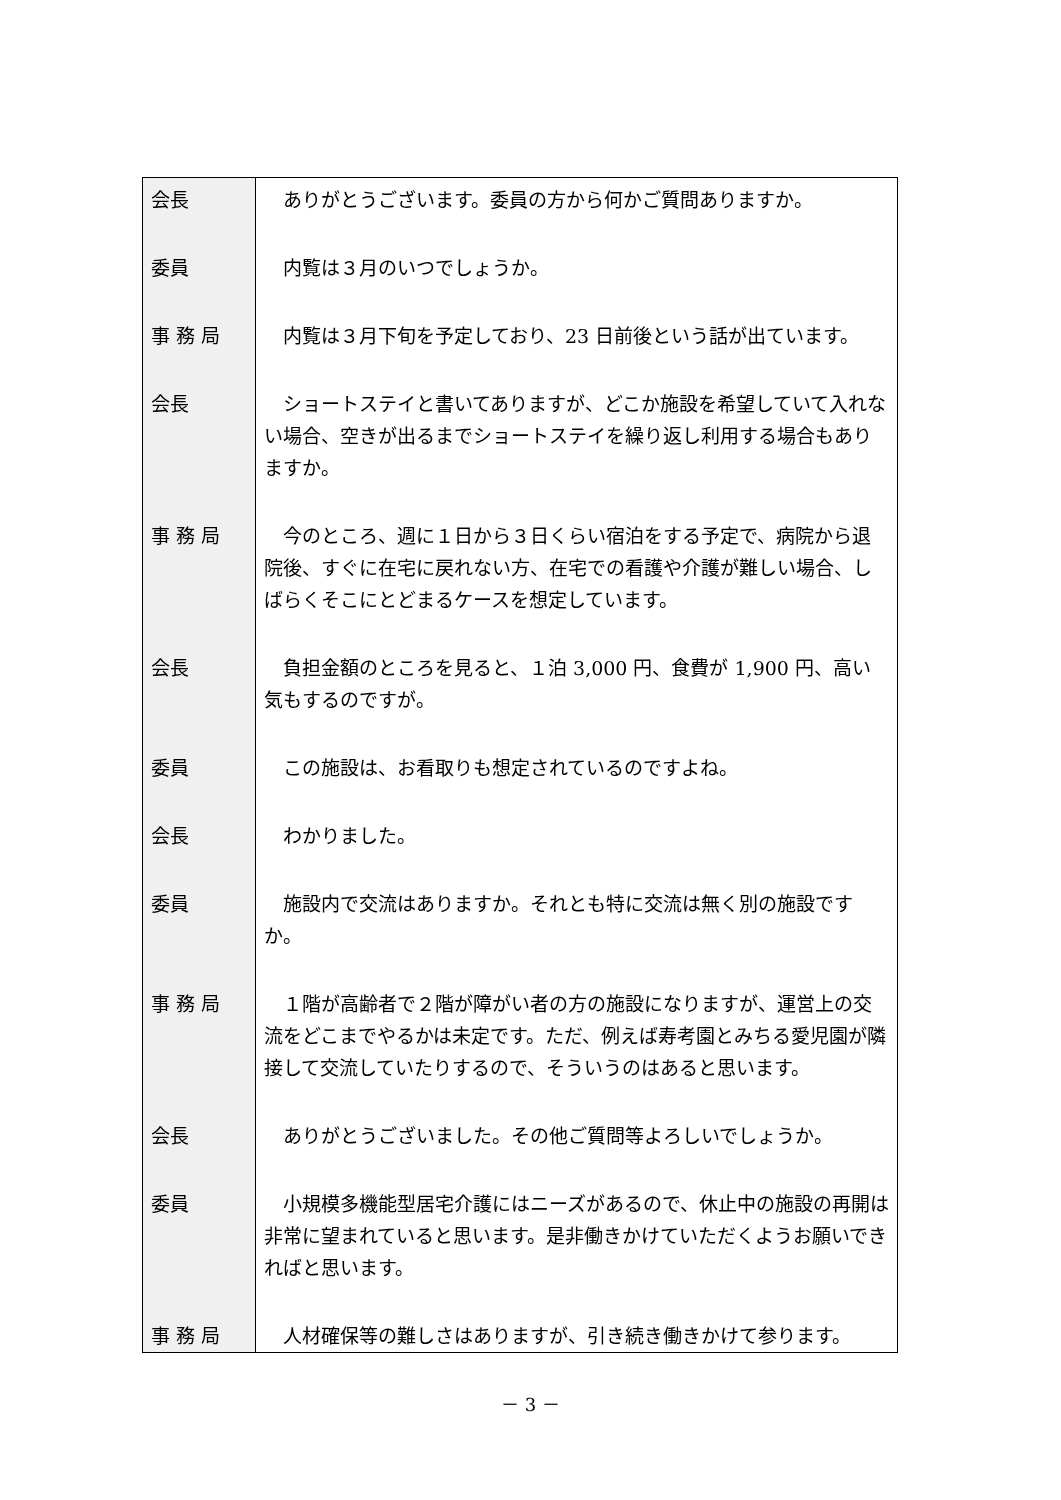| 会長 | ありがとうございます。委員の方から何かご質問ありますか。 |
| 委員 | 内覧は３月のいつでしょうか。 |
| 事 務 局 | 内覧は３月下旬を予定しており、23 日前後という話が出ています。 |
| 会長 | ショートステイと書いてありますが、どこか施設を希望していて入れない場合、空きが出るまでショートステイを繰り返し利用する場合もありますか。 |
| 事 務 局 | 今のところ、週に１日から３日くらい宿泊をする予定で、病院から退院後、すぐに在宅に戻れない方、在宅での看護や介護が難しい場合、しばらくそこにとどまるケースを想定しています。 |
| 会長 | 負担金額のところを見ると、１泊 3,000 円、食費が 1,900 円、高い気もするのですが。 |
| 委員 | この施設は、お看取りも想定されているのですよね。 |
| 会長 | わかりました。 |
| 委員 | 施設内で交流はありますか。それとも特に交流は無く別の施設ですか。 |
| 事 務 局 | １階が高齢者で２階が障がい者の方の施設になりますが、運営上の交流をどこまでやるかは未定です。ただ、例えば寿考園とみちる愛児園が隣接して交流していたりするので、そういうのはあると思います。 |
| 会長 | ありがとうございました。その他ご質問等よろしいでしょうか。 |
| 委員 | 小規模多機能型居宅介護にはニーズがあるので、休止中の施設の再開は非常に望まれていると思います。是非働きかけていただくようお願いできればと思います。 |
| 事 務 局 | 人材確保等の難しさはありますが、引き続き働きかけて参ります。 |
－ 3 －